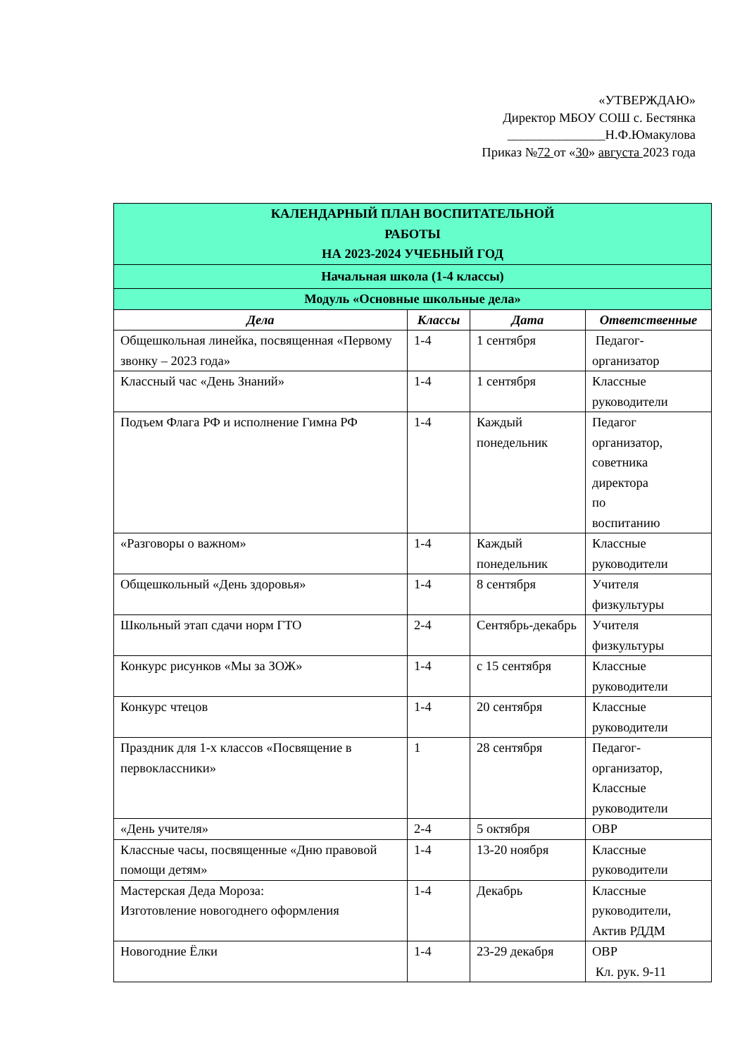«УТВЕРЖДАЮ»
Директор МБОУ СОШ с. Бестянка
_______________Н.Ф.Юмакулова
Приказ №72 от «30» августа 2023 года
| КАЛЕНДАРНЫЙ ПЛАН ВОСПИТАТЕЛЬНОЙ РАБОТЫ НА 2023-2024 УЧЕБНЫЙ ГОД | | | |
| Начальная школа (1-4 классы) | | | |
| Модуль «Основные школьные дела» | | | |
| Дела | Классы | Дата | Ответственные |
| Общешкольная линейка, посвященная «Первому звонку – 2023 года» | 1-4 | 1 сентября | Педагог-организатор |
| Классный час «День Знаний» | 1-4 | 1 сентября | Классные руководители |
| Подъем Флага РФ и исполнение Гимна РФ | 1-4 | Каждый понедельник | Педагог организатор, советника директора по воспитанию |
| «Разговоры о важном» | 1-4 | Каждый понедельник | Классные руководители |
| Общешкольный «День здоровья» | 1-4 | 8 сентября | Учителя физкультуры |
| Школьный этап сдачи норм ГТО | 2-4 | Сентябрь-декабрь | Учителя физкультуры |
| Конкурс рисунков «Мы за ЗОЖ» | 1-4 | с 15 сентября | Классные руководители |
| Конкурс чтецов | 1-4 | 20 сентября | Классные руководители |
| Праздник для 1-х классов «Посвящение в первоклассники» | 1 | 28 сентября | Педагог-организатор, Классные руководители |
| «День учителя» | 2-4 | 5 октября | ОВР |
| Классные часы, посвященные «Дню правовой помощи детям» | 1-4 | 13-20 ноября | Классные руководители |
| Мастерская Деда Мороза: Изготовление новогоднего оформления | 1-4 | Декабрь | Классные руководители, Актив РДДМ |
| Новогодние Ёлки | 1-4 | 23-29 декабря | ОВР Кл. рук. 9-11 |